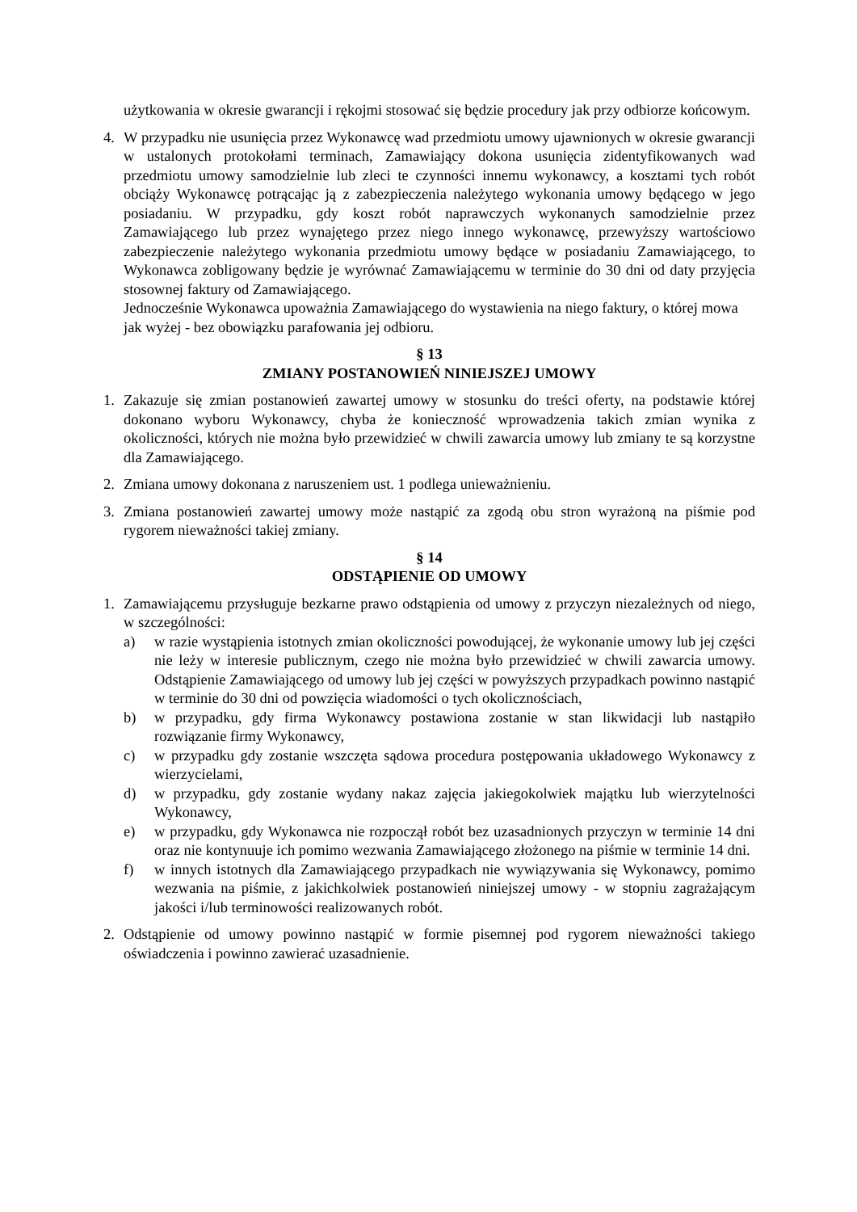użytkowania w okresie gwarancji i rękojmi stosować się będzie procedury jak przy odbiorze końcowym.
4. W przypadku nie usunięcia przez Wykonawcę wad przedmiotu umowy ujawnionych w okresie gwarancji w ustalonych protokołami terminach, Zamawiający dokona usunięcia zidentyfikowanych wad przedmiotu umowy samodzielnie lub zleci te czynności innemu wykonawcy, a kosztami tych robót obciąży Wykonawcę potrącając ją z zabezpieczenia należytego wykonania umowy będącego w jego posiadaniu. W przypadku, gdy koszt robót naprawczych wykonanych samodzielnie przez Zamawiającego lub przez wynajętego przez niego innego wykonawcę, przewyższy wartościowo zabezpieczenie należytego wykonania przedmiotu umowy będące w posiadaniu Zamawiającego, to Wykonawca zobligowany będzie je wyrównać Zamawiającemu w terminie do 30 dni od daty przyjęcia stosownej faktury od Zamawiającego.
Jednocześnie Wykonawca upoważnia Zamawiającego do wystawienia na niego faktury, o której mowa jak wyżej - bez obowiązku parafowania jej odbioru.
§ 13
ZMIANY POSTANOWIEŃ NINIEJSZEJ UMOWY
1. Zakazuje się zmian postanowień zawartej umowy w stosunku do treści oferty, na podstawie której dokonano wyboru Wykonawcy, chyba że konieczność wprowadzenia takich zmian wynika z okoliczności, których nie można było przewidzieć w chwili zawarcia umowy lub zmiany te są korzystne dla Zamawiającego.
2. Zmiana umowy dokonana z naruszeniem ust. 1 podlega unieważnieniu.
3. Zmiana postanowień zawartej umowy może nastąpić za zgodą obu stron wyrażoną na piśmie pod rygorem nieważności takiej zmiany.
§ 14
ODSTĄPIENIE OD UMOWY
1. Zamawiającemu przysługuje bezkarne prawo odstąpienia od umowy z przyczyn niezależnych od niego, w szczególności:
a) w razie wystąpienia istotnych zmian okoliczności powodującej, że wykonanie umowy lub jej części nie leży w interesie publicznym, czego nie można było przewidzieć w chwili zawarcia umowy. Odstąpienie Zamawiającego od umowy lub jej części w powyższych przypadkach powinno nastąpić w terminie do 30 dni od powzięcia wiadomości o tych okolicznościach,
b) w przypadku, gdy firma Wykonawcy postawiona zostanie w stan likwidacji lub nastąpiło rozwiązanie firmy Wykonawcy,
c) w przypadku gdy zostanie wszczęta sądowa procedura postępowania układowego Wykonawcy z wierzycielami,
d) w przypadku, gdy zostanie wydany nakaz zajęcia jakiegokolwiek majątku lub wierzytelności Wykonawcy,
e) w przypadku, gdy Wykonawca nie rozpoczął robót bez uzasadnionych przyczyn w terminie 14 dni oraz nie kontynuuje ich pomimo wezwania Zamawiającego złożonego na piśmie w terminie 14 dni.
f) w innych istotnych dla Zamawiającego przypadkach nie wywiązywania się Wykonawcy, pomimo wezwania na piśmie, z jakichkolwiek postanowień niniejszej umowy - w stopniu zagrażającym jakości i/lub terminowości realizowanych robót.
2. Odstąpienie od umowy powinno nastąpić w formie pisemnej pod rygorem nieważności takiego oświadczenia i powinno zawierać uzasadnienie.